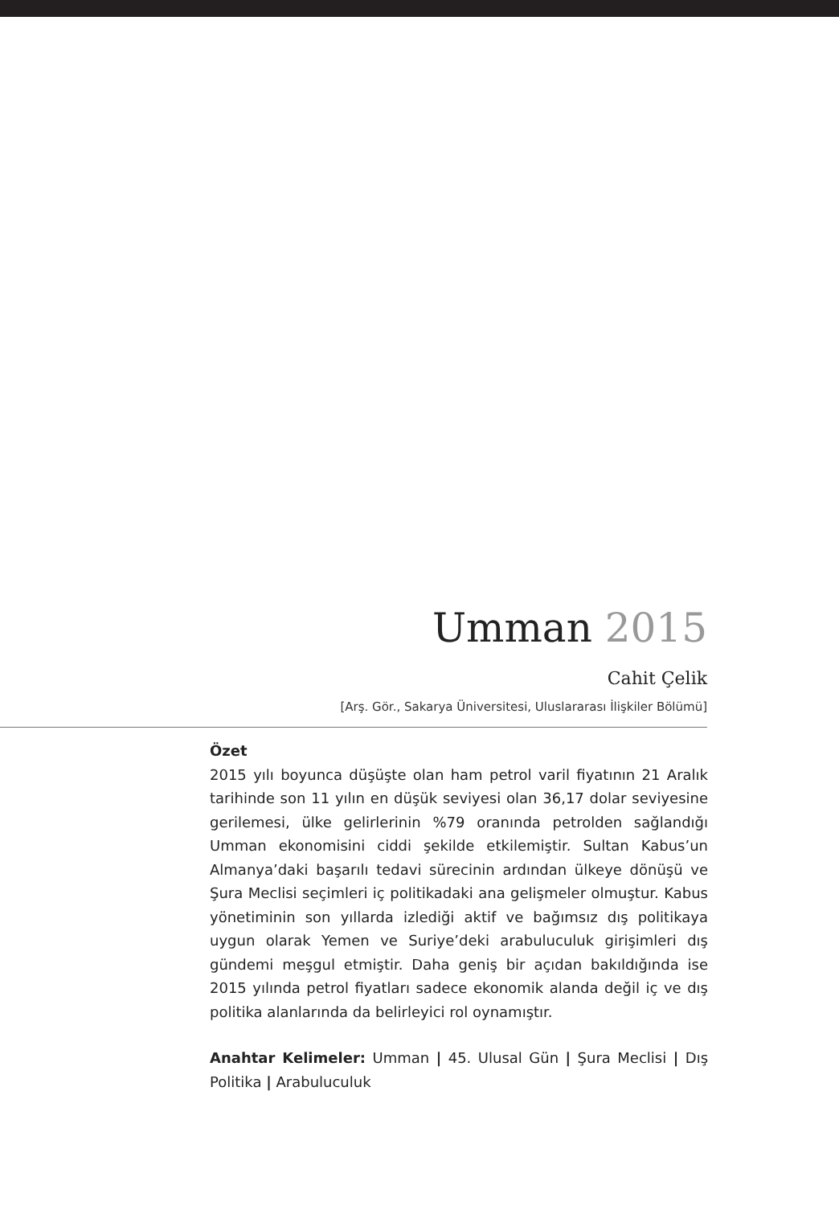Umman 2015
Cahit Çelik
[Arş. Gör., Sakarya Üniversitesi, Uluslararası İlişkiler Bölümü]
Özet
2015 yılı boyunca düşüşte olan ham petrol varil fiyatının 21 Aralık tarihinde son 11 yılın en düşük seviyesi olan 36,17 dolar seviyesine gerilemesi, ülke gelirlerinin %79 oranında petrolden sağlandığı Umman ekonomisini ciddi şekilde etkilemiştir. Sultan Kabus’un Almanya’daki başarılı tedavi sürecinin ardından ülkeye dönüşü ve Şura Meclisi seçimleri iç politikadaki ana gelişmeler olmuştur. Kabus yönetiminin son yıllarda izlediği aktif ve bağımsız dış politikaya uygun olarak Yemen ve Suriye’deki arabuluculuk girişimleri dış gündemi meşgul etmiştir. Daha geniş bir açıdan bakıldığında ise 2015 yılında petrol fiyatları sadece ekonomik alanda değil iç ve dış politika alanlarında da belirleyici rol oynamıştır.
Anahtar Kelimeler: Umman | 45. Ulusal Gün | Şura Meclisi | Dış Politika | Arabuluculuk